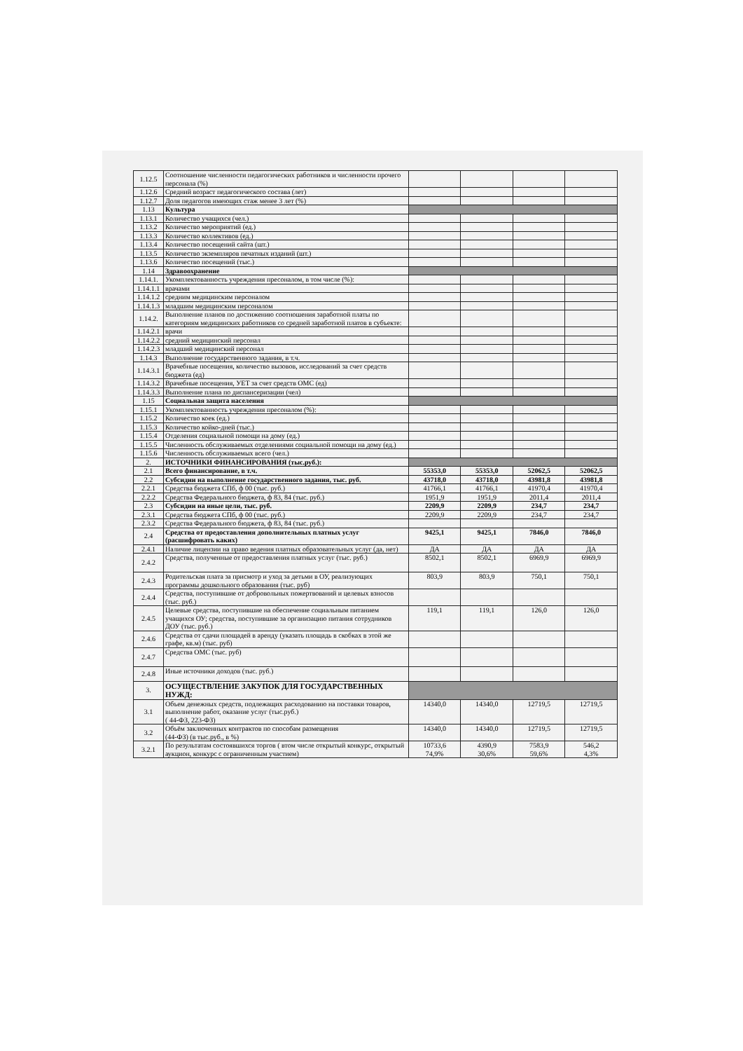| 1.12.5 | Соотношение численности педагогических работников и численности прочего персонала (%) | | | | |
| 1.12.6 | Средний возраст педагогического состава (лет) | | | | |
| 1.12.7 | Доля педагогов имеющих стаж менее 3 лет (%) | | | | |
| 1.13 | Культура | | | | |
| 1.13.1 | Количество учащихся (чел.) | | | | |
| 1.13.2 | Количество мероприятий (ед.) | | | | |
| 1.13.3 | Количество коллективов (ед.) | | | | |
| 1.13.4 | Количество посещений сайта (шт.) | | | | |
| 1.13.5 | Количество экземпляров печатных изданий (шт.) | | | | |
| 1.13.6 | Количество посещений (тыс.) | | | | |
| 1.14 | Здравоохранение | | | | |
| 1.14.1. | Укомплектованность учреждения пресоналом, в том числе (%): | | | | |
| 1.14.1.1 | врачами | | | | |
| 1.14.1.2 | средним медицинским персоналом | | | | |
| 1.14.1.3 | младшим медицинским персоналом | | | | |
| 1.14.2. | Выполнение планов по достижению соотношения заработной платы по категориям медицинских работников со средней заработной платов в субъекте: | | | | |
| 1.14.2.1 | врачи | | | | |
| 1.14.2.2 | средний медицинский персонал | | | | |
| 1.14.2.3 | младший медицинский персонал | | | | |
| 1.14.3 | Выполнение государственного задания, в т.ч. | | | | |
| 1.14.3.1 | Врачебные посещения, количество вызовов, исследований за счет средств бюджета (ед) | | | | |
| 1.14.3.2 | Врачебные посещения, УЕТ за счет средств ОМС (ед) | | | | |
| 1.14.3.3 | Выполнение плана по диспансеризации (чел) | | | | |
| 1.15 | Социальная защита населения | | | | |
| 1.15.1 | Укомплектованность учреждения пресоналом (%): | | | | |
| 1.15.2 | Количество коек (ед.) | | | | |
| 1.15.3 | Количество койко-дней (тыс.) | | | | |
| 1.15.4 | Отделения социальной помощи на дому (ед.) | | | | |
| 1.15.5 | Численность обслуживаемых отделениями социальной помощи на дому (ед.) | | | | |
| 1.15.6 | Численность обслуживаемых всего (чел.) | | | | |
| 2. | ИСТОЧНИКИ ФИНАНСИРОВАНИЯ (тыс.руб.): | | | | |
| 2.1 | Всего финансирование, в т.ч. | 55353,0 | 55353,0 | 52062,5 | 52062,5 |
| 2.2 | Субсидии на выполнение государственного задания, тыс. руб. | 43718,0 | 43718,0 | 43981,8 | 43981,8 |
| 2.2.1 | Средства бюджета СПб, ф 00 (тыс. руб.) | 41766,1 | 41766,1 | 41970,4 | 41970,4 |
| 2.2.2 | Средства Федерального бюджета, ф 83, 84 (тыс. руб.) | 1951,9 | 1951,9 | 2011,4 | 2011,4 |
| 2.3 | Субсидии на иные цели, тыс. руб. | 2209,9 | 2209,9 | 234,7 | 234,7 |
| 2.3.1 | Средства бюджета СПб, ф 00 (тыс. руб.) | 2209,9 | 2209,9 | 234,7 | 234,7 |
| 2.3.2 | Средства Федерального бюджета, ф 83, 84 (тыс. руб.) | | | | |
| 2.4 | Средства от предоставления дополнительных платных услуг (расшифровать каких) | 9425,1 | 9425,1 | 7846,0 | 7846,0 |
| 2.4.1 | Наличие лицензии на право ведения платных образовательных услуг (да, нет) | ДА | ДА | ДА | ДА |
| 2.4.2 | Средства, полученные от предоставления платных услуг (тыс. руб.) | 8502,1 | 8502,1 | 6969,9 | 6969,9 |
| 2.4.3 | Родительская плата за присмотр и уход за детьми в ОУ, реализующих программы дошкольного образования (тыс. руб) | 803,9 | 803,9 | 750,1 | 750,1 |
| 2.4.4 | Средства, поступившие от добровольных пожертвований и целевых взносов (тыс. руб.) | | | | |
| 2.4.5 | Целевые средства, поступившие на обеспечение социальным питанием учащихся ОУ; средства, поступившие за организацию питания сотрудников ДОУ (тыс. руб.) | 119,1 | 119,1 | 126,0 | 126,0 |
| 2.4.6 | Средства от сдачи площадей в аренду (указать площадь в скобках в этой же графе, кв.м) (тыс. руб) | | | | |
| 2.4.7 | Средства ОМС (тыс. руб) | | | | |
| 2.4.8 | Иные источники доходов (тыс. руб.) | | | | |
| 3. | ОСУЩЕСТВЛЕНИЕ ЗАКУПОК ДЛЯ ГОСУДАРСТВЕННЫХ НУЖД: | | | | |
| 3.1 | Объем денежных средств, подлежащих расходованию на поставки товаров, выполнение работ, оказание услуг (тыс.руб.) ( 44-ФЗ, 223-ФЗ) | 14340,0 | 14340,0 | 12719,5 | 12719,5 |
| 3.2 | Объём заключенных контрактов по способам размещения (44-ФЗ) (в тыс.руб., в %) | 14340,0 | 14340,0 | 12719,5 | 12719,5 |
| 3.2.1 | По результатам состоявшихся торгов ( втом числе открытый конкурс, открытый аукцион, конкурс с ограниченным участием) | 10733,6 74,9% | 4390,9 30,6% | 7583,9 59,6% | 546,2 4,3% |